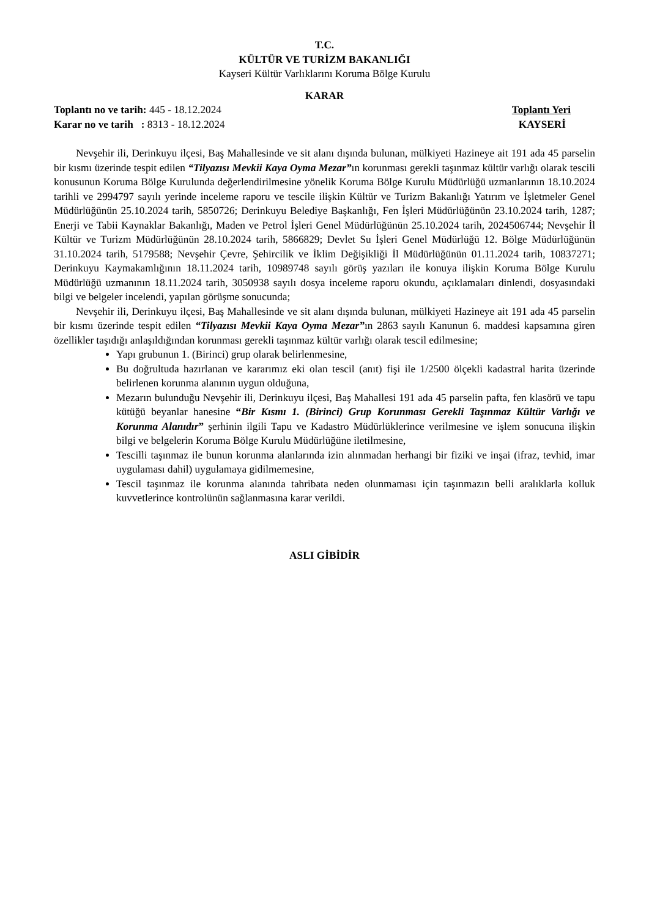T.C.
KÜLTÜR VE TURİZM BAKANLIĞI
Kayseri Kültür Varlıklarını Koruma Bölge Kurulu
KARAR
Toplantı no ve tarih: 445 - 18.12.2024
Toplantı Yeri
Karar no ve tarih : 8313 - 18.12.2024
KAYSERİ
Nevşehir ili, Derinkuyu ilçesi, Baş Mahallesinde ve sit alanı dışında bulunan, mülkiyeti Hazineye ait 191 ada 45 parselin bir kısmı üzerinde tespit edilen “Tilyazısı Mevkii Kaya Oyma Mezar”ın korunması gerekli taşınmaz kültür varlığı olarak tescili konusunun Koruma Bölge Kurulunda değerlendirilmesine yönelik Koruma Bölge Kurulu Müdürlüğü uzmanlarının 18.10.2024 tarihli ve 2994797 sayılı yerinde inceleme raporu ve tescile ilişkin Kültür ve Turizm Bakanlığı Yatırım ve İşletmeler Genel Müdürlüğünün 25.10.2024 tarih, 5850726; Derinkuyu Belediye Başkanlığı, Fen İşleri Müdürlüğünün 23.10.2024 tarih, 1287; Enerji ve Tabii Kaynaklar Bakanlığı, Maden ve Petrol İşleri Genel Müdürlüğünün 25.10.2024 tarih, 2024506744; Nevşehir İl Kültür ve Turizm Müdürlüğünün 28.10.2024 tarih, 5866829; Devlet Su İşleri Genel Müdürlüğü 12. Bölge Müdürlüğünün 31.10.2024 tarih, 5179588; Nevşehir Çevre, Şehircilik ve İklim Değişikliği İl Müdürlüğünün 01.11.2024 tarih, 10837271; Derinkuyu Kaymakamlığının 18.11.2024 tarih, 10989748 sayılı görüş yazıları ile konuya ilişkin Koruma Bölge Kurulu Müdürlüğü uzmanının 18.11.2024 tarih, 3050938 sayılı dosya inceleme raporu okundu, açıklamaları dinlendi, dosyasındaki bilgi ve belgeler incelendi, yapılan görüşme sonucunda;
Nevşehir ili, Derinkuyu ilçesi, Baş Mahallesinde ve sit alanı dışında bulunan, mülkiyeti Hazineye ait 191 ada 45 parselin bir kısmı üzerinde tespit edilen “Tilyazısı Mevkii Kaya Oyma Mezar”ın 2863 sayılı Kanunun 6. maddesi kapsamına giren özellikler taşıdığı anlaşıldığından korunması gerekli taşınmaz kültür varlığı olarak tescil edilmesine;
Yapı grubunun 1. (Birinci) grup olarak belirlenmesine,
Bu doğrultuda hazırlanan ve kararımız eki olan tescil (anıt) fişi ile 1/2500 ölçekli kadastral harita üzerinde belirlenen korunma alanının uygun olduğuna,
Mezarın bulunduğu Nevşehir ili, Derinkuyu ilçesi, Baş Mahallesi 191 ada 45 parselin pafta, fen klasörü ve tapu kütüğü beyanlar hanesine “Bir Kısmı 1. (Birinci) Grup Korunması Gerekli Taşınmaz Kültür Varlığı ve Korunma Alanıdır” şerhinin ilgili Tapu ve Kadastro Müdürlüklerince verilmesine ve işlem sonucuna ilişkin bilgi ve belgelerin Koruma Bölge Kurulu Müdürlüğüne iletilmesine,
Tescilli taşınmaz ile bunun korunma alanlarında izin alınmadan herhangi bir fiziki ve inşai (ifraz, tevhid, imar uygulaması dahil) uygulamaya gidilmemesine,
Tescil taşınmaz ile korunma alanında tahribata neden olunmaması için taşınmazın belli aralıklarla kolluk kuvvetlerince kontrolünün sağlanmasına karar verildi.
ASLI GİBİDİR